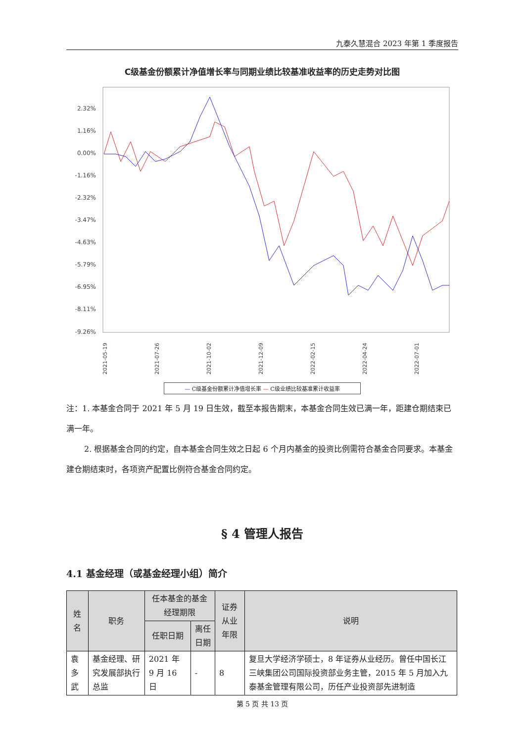九泰久慧混合 2023 年第 1 季度报告
C级基金份额累计净值增长率与同期业绩比较基准收益率的历史走势对比图
2.32%
1.16%
0.00%
-1.16%
-2.32%
-3.47%
-4.63%
-5.79%
-6.95%
-8.11%
-9.26%
2021-05-19
2021-07-26
2021-10-02
2021-12-09
2022-02-15
2022-04-24
2022-07-01
— C级基金份额累计净值增长率 — C级业绩比较基准累计收益率
注：1. 本基金合同于 2021 年 5 月 19 日生效，截至本报告期末，本基金合同生效已满一年，距建仓期结束已满一年。
2. 根据基金合同的约定，自本基金合同生效之日起 6 个月内基金的投资比例需符合基金合同要求。本基金建仓期结束时，各项资产配置比例符合基金合同约定。
§ 4 管理人报告
4.1 基金经理（或基金经理小组）简介
| 姓名 | 职务 | 任本基金的基金经理期限 | | 证券从业年限 | 说明 |
| --- | --- | --- | --- | --- | --- |
| | | 任职日期 | 离任日期 | | |
| 袁多武 | 基金经理、研究发展部执行总监 | 2021 年 9 月 16 日 | - | 8 | 复旦大学经济学硕士，8 年证券从业经历。曾任中国长江三峡集团公司国际投资部业务主管，2015 年 5 月加入九泰基金管理有限公司，历任产业投资部先进制造 |
第 5 页 共 13 页